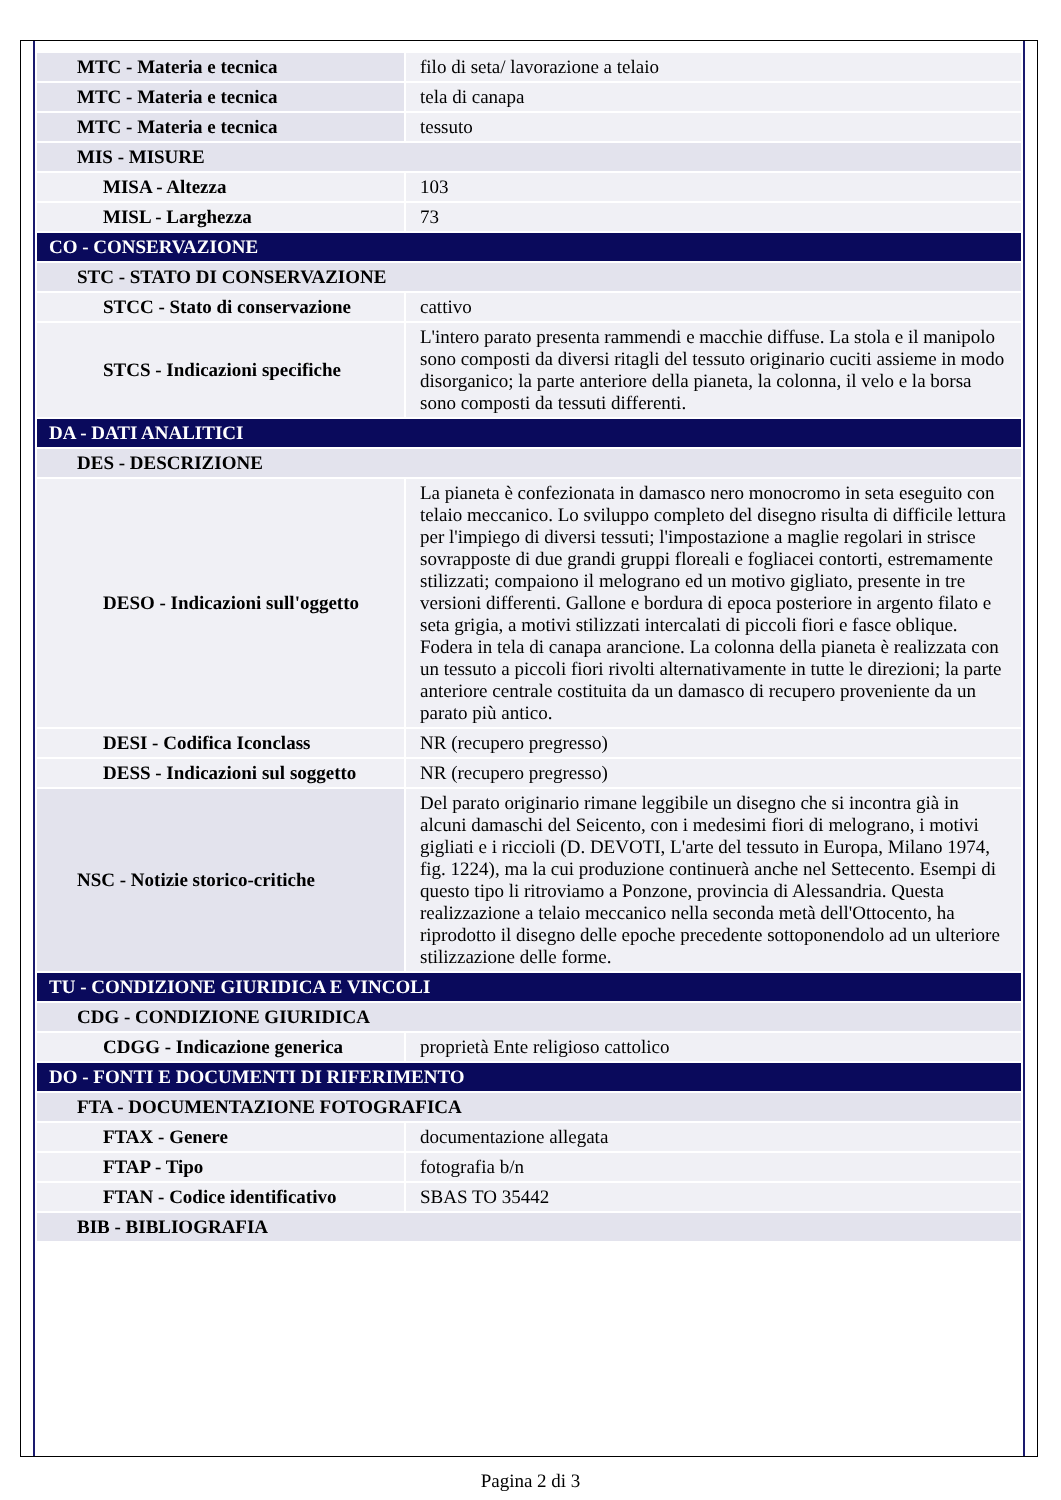| MTC - Materia e tecnica | filo di seta/ lavorazione a telaio |
| MTC - Materia e tecnica | tela di canapa |
| MTC - Materia e tecnica | tessuto |
| MIS - MISURE | |
| MISA - Altezza | 103 |
| MISL - Larghezza | 73 |
| CO - CONSERVAZIONE | |
| STC - STATO DI CONSERVAZIONE | |
| STCC - Stato di conservazione | cattivo |
| STCS - Indicazioni specifiche | L'intero parato presenta rammendi e macchie diffuse. La stola e il manipolo sono composti da diversi ritagli del tessuto originario cuciti assieme in modo disorganico; la parte anteriore della pianeta, la colonna, il velo e la borsa sono composti da tessuti differenti. |
| DA - DATI ANALITICI | |
| DES - DESCRIZIONE | |
| DESO - Indicazioni sull'oggetto | La pianeta è confezionata in damasco nero monocromo in seta eseguito con telaio meccanico. Lo sviluppo completo del disegno risulta di difficile lettura per l'impiego di diversi tessuti; l'impostazione a maglie regolari in strisce sovrapposte di due grandi gruppi floreali e fogliacei contorti, estremamente stilizzati; compaiono il melograno ed un motivo gigliato, presente in tre versioni differenti. Gallone e bordura di epoca posteriore in argento filato e seta grigia, a motivi stilizzati intercalati di piccoli fiori e fasce oblique. Fodera in tela di canapa arancione. La colonna della pianeta è realizzata con un tessuto a piccoli fiori rivolti alternativamente in tutte le direzioni; la parte anteriore centrale costituita da un damasco di recupero proveniente da un parato più antico. |
| DESI - Codifica Iconclass | NR (recupero pregresso) |
| DESS - Indicazioni sul soggetto | NR (recupero pregresso) |
| NSC - Notizie storico-critiche | Del parato originario rimane leggibile un disegno che si incontra già in alcuni damaschi del Seicento, con i medesimi fiori di melograno, i motivi gigliati e i riccioli (D. DEVOTI, L'arte del tessuto in Europa, Milano 1974, fig. 1224), ma la cui produzione continuerà anche nel Settecento. Esempi di questo tipo li ritroviamo a Ponzone, provincia di Alessandria. Questa realizzazione a telaio meccanico nella seconda metà dell'Ottocento, ha riprodotto il disegno delle epoche precedente sottoponendolo ad un ulteriore stilizzazione delle forme. |
| TU - CONDIZIONE GIURIDICA E VINCOLI | |
| CDG - CONDIZIONE GIURIDICA | |
| CDGG - Indicazione generica | proprietà Ente religioso cattolico |
| DO - FONTI E DOCUMENTI DI RIFERIMENTO | |
| FTA - DOCUMENTAZIONE FOTOGRAFICA | |
| FTAX - Genere | documentazione allegata |
| FTAP - Tipo | fotografia b/n |
| FTAN - Codice identificativo | SBAS TO 35442 |
| BIB - BIBLIOGRAFIA | |
Pagina 2 di 3